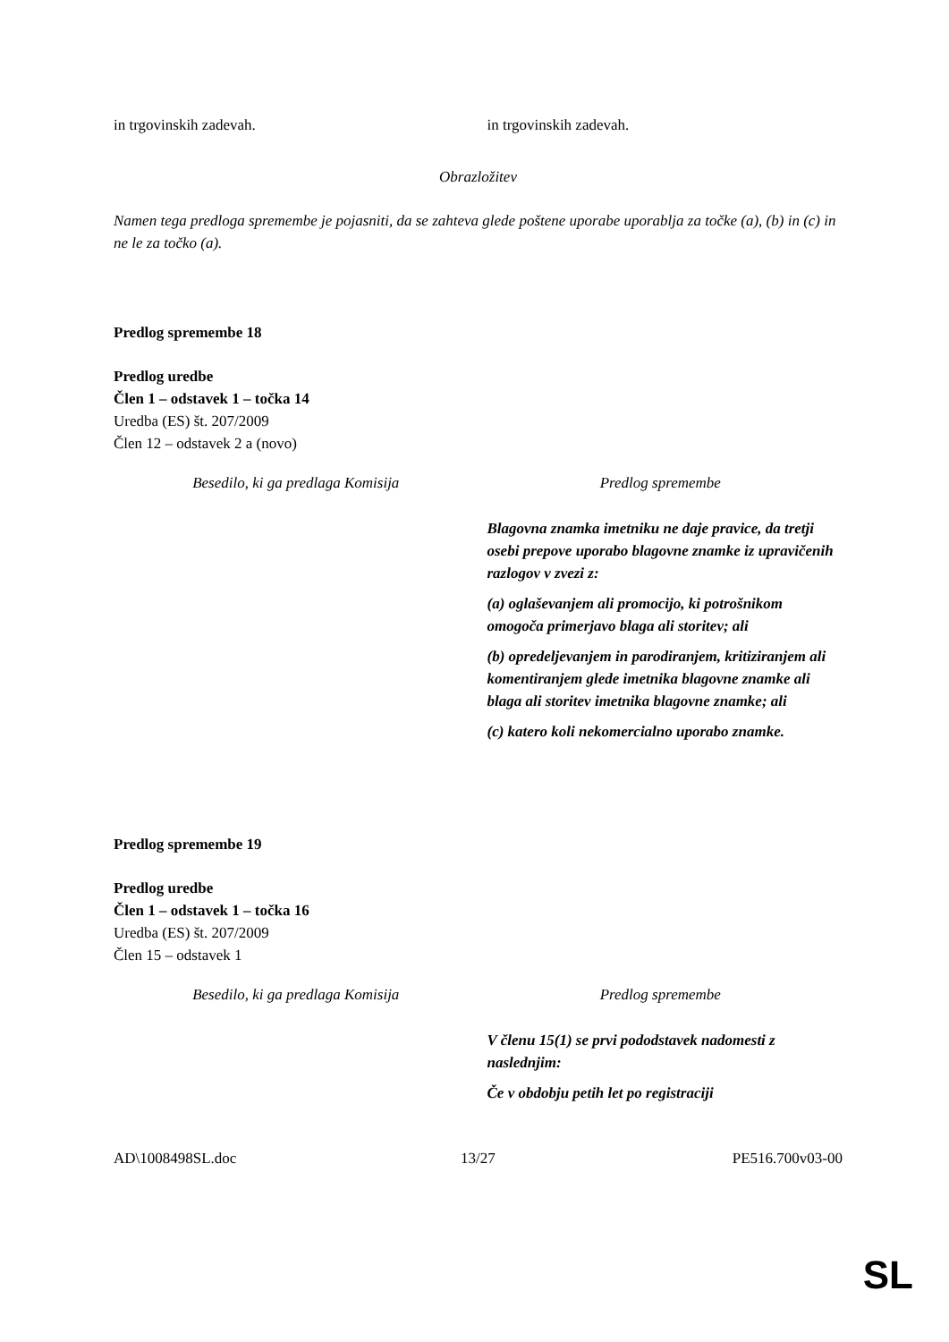| in trgovinskih zadevah. | in trgovinskih zadevah. |
Obrazložitev
Namen tega predloga spremembe je pojasniti, da se zahteva glede poštene uporabe uporablja za točke (a), (b) in (c) in ne le za točko (a).
Predlog spremembe 18
Predlog uredbe
Člen 1 – odstavek 1 – točka 14
Uredba (ES) št. 207/2009
Člen 12 – odstavek 2 a (novo)
| Besedilo, ki ga predlaga Komisija | Predlog spremembe |
| | Blagovna znamka imetniku ne daje pravice, da tretji osebi prepove uporabo blagovne znamke iz upravičenih razlogov v zvezi z: (a) oglaševanjem ali promocijo, ki potrošnikom omogoča primerjavo blaga ali storitev; ali (b) opredeljevanjem in parodiranjem, kritiziranjem ali komentiranjem glede imetnika blagovne znamke ali blaga ali storitev imetnika blagovne znamke; ali (c) katero koli nekomercialno uporabo znamke. |
Predlog spremembe 19
Predlog uredbe
Člen 1 – odstavek 1 – točka 16
Uredba (ES) št. 207/2009
Člen 15 – odstavek 1
| Besedilo, ki ga predlaga Komisija | Predlog spremembe |
| | V členu 15(1) se prvi pododstavek nadomesti z naslednjim: Če v obdobju petih let po registraciji |
| AD\1008498SL.doc | 13/27 | PE516.700v03-00 |
SL